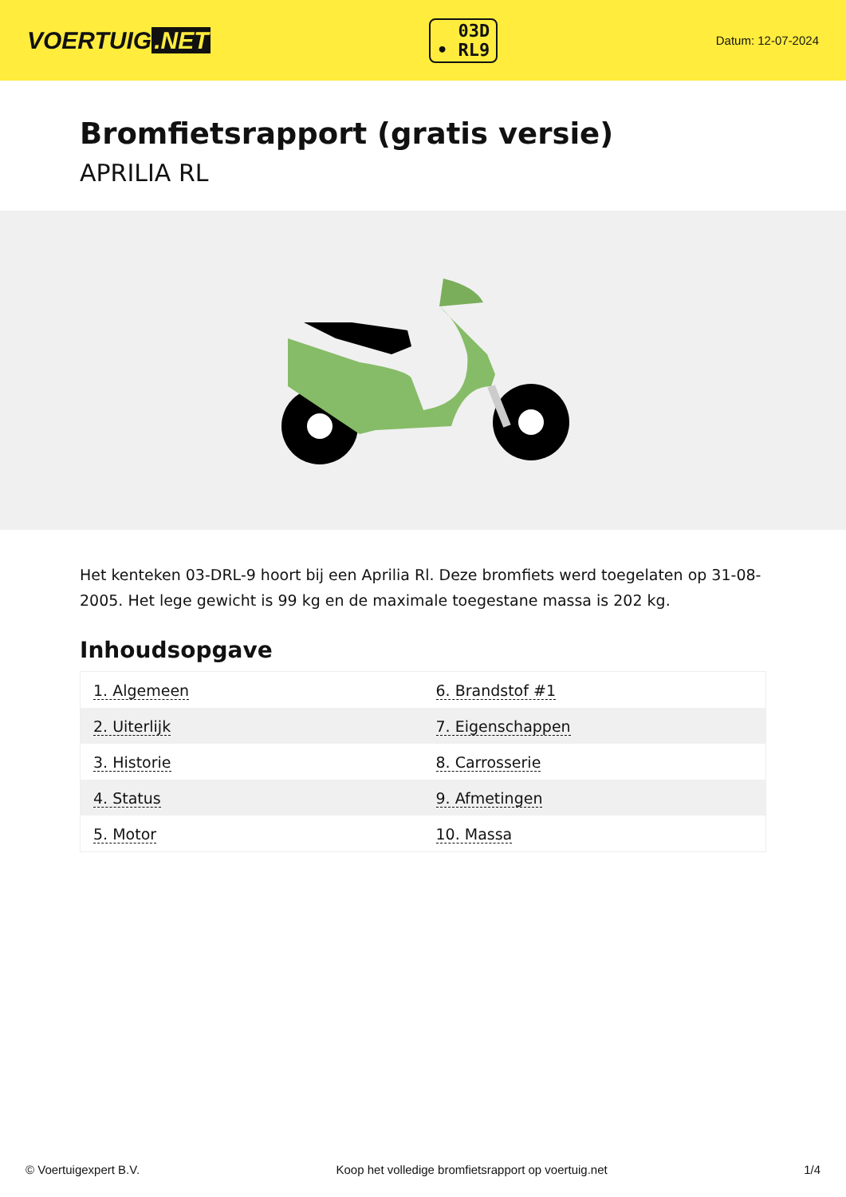VOERTUIG.NET
03D
• RL9
Datum: 12-07-2024
Bromfietsrapport (gratis versie)
APRILIA RL
Het kenteken 03-DRL-9 hoort bij een Aprilia Rl. Deze bromfiets werd toegelaten op 31-08-2005. Het lege gewicht is 99 kg en de maximale toegestane massa is 202 kg.
Inhoudsopgave
| 1. Algemeen | 6. Brandstof #1 |
| 2. Uiterlijk | 7. Eigenschappen |
| 3. Historie | 8. Carrosserie |
| 4. Status | 9. Afmetingen |
| 5. Motor | 10. Massa |
© Voertuigexpert B.V. Koop het volledige bromfietsrapport op voertuig.net 1/4